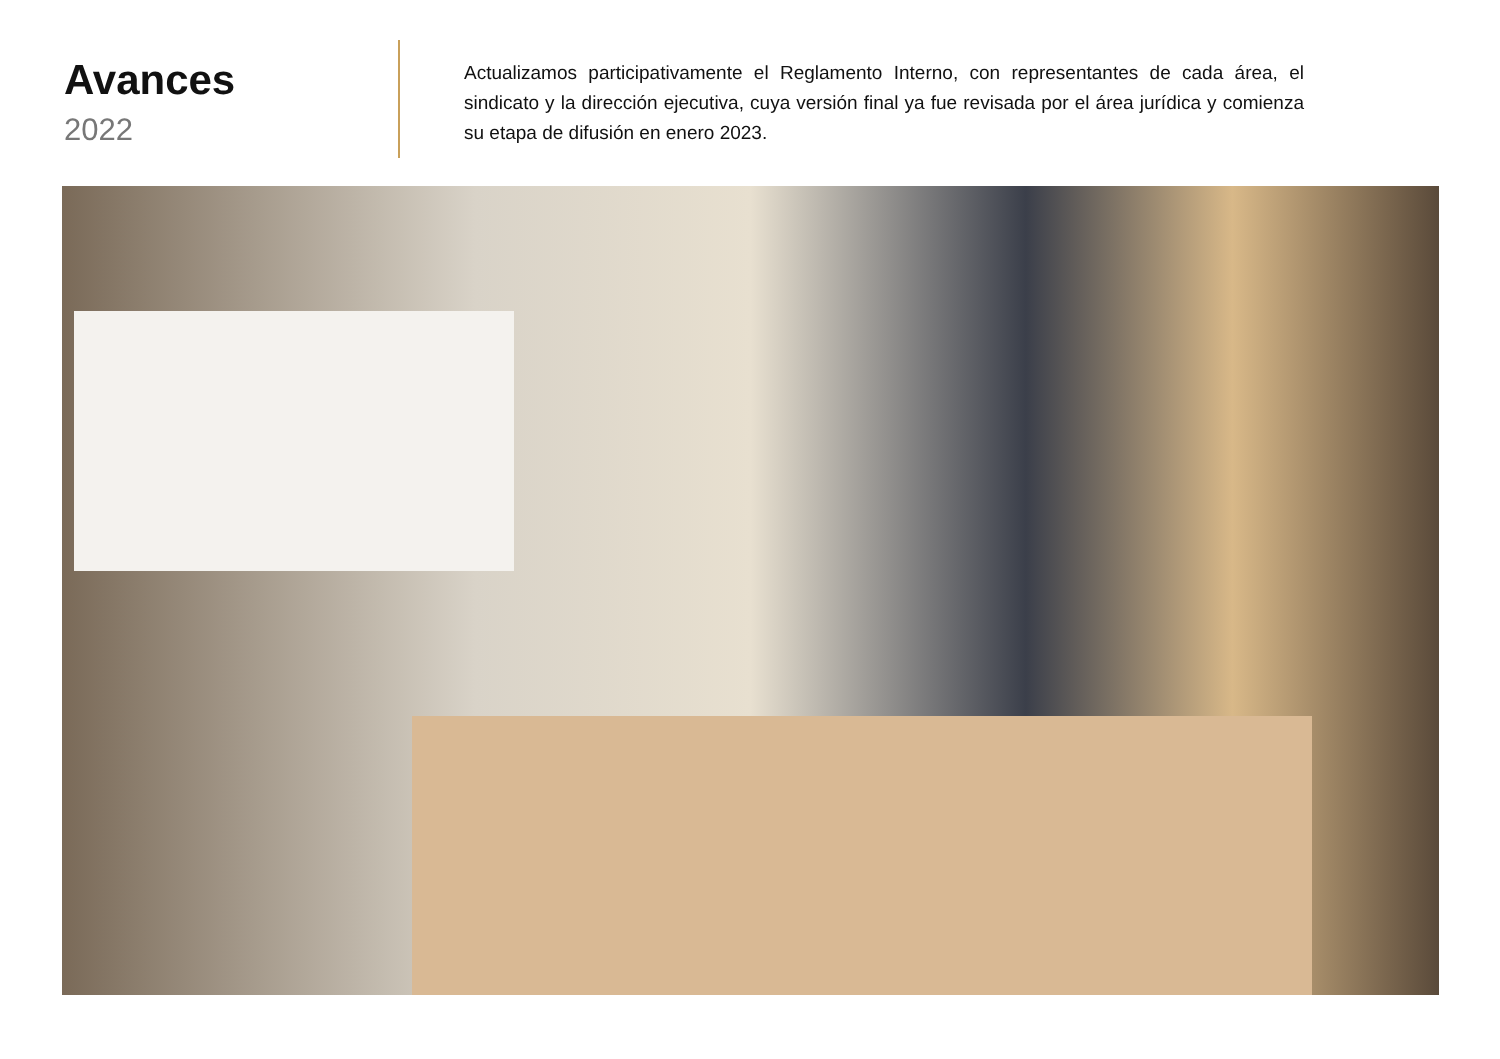Avances
2022
Actualizamos participativamente el Reglamento Interno, con representantes de cada área, el sindicato y la dirección ejecutiva, cuya versión final ya fue revisada por el área jurídica y comienza su etapa de difusión en enero 2023.